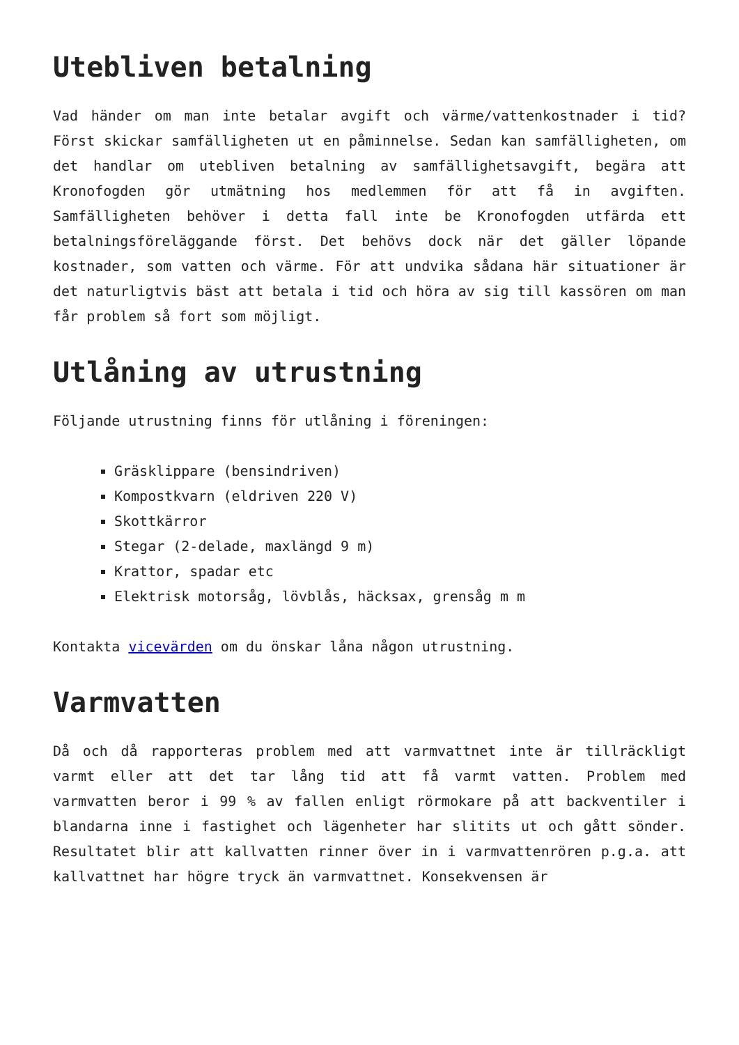Utebliven betalning
Vad händer om man inte betalar avgift och värme/vattenkostnader i tid? Först skickar samfälligheten ut en påminnelse. Sedan kan samfälligheten, om det handlar om utebliven betalning av samfällighetsavgift, begära att Kronofogden gör utmätning hos medlemmen för att få in avgiften. Samfälligheten behöver i detta fall inte be Kronofogden utfärda ett betalningsföreläggande först. Det behövs dock när det gäller löpande kostnader, som vatten och värme. För att undvika sådana här situationer är det naturligtvis bäst att betala i tid och höra av sig till kassören om man får problem så fort som möjligt.
Utlåning av utrustning
Följande utrustning finns för utlåning i föreningen:
Gräsklippare (bensindriven)
Kompostkvarn (eldriven 220 V)
Skottkärror
Stegar (2-delade, maxlängd 9 m)
Krattor, spadar etc
Elektrisk motorsåg, lövblås, häcksax, grensåg m m
Kontakta vicevärden om du önskar låna någon utrustning.
Varmvatten
Då och då rapporteras problem med att varmvattnet inte är tillräckligt varmt eller att det tar lång tid att få varmt vatten. Problem med varmvatten beror i 99 % av fallen enligt rörmokare på att backventiler i blandarna inne i fastighet och lägenheter har slitits ut och gått sönder. Resultatet blir att kallvatten rinner över in i varmvattenrören p.g.a. att kallvattnet har högre tryck än varmvattnet. Konsekvensen är